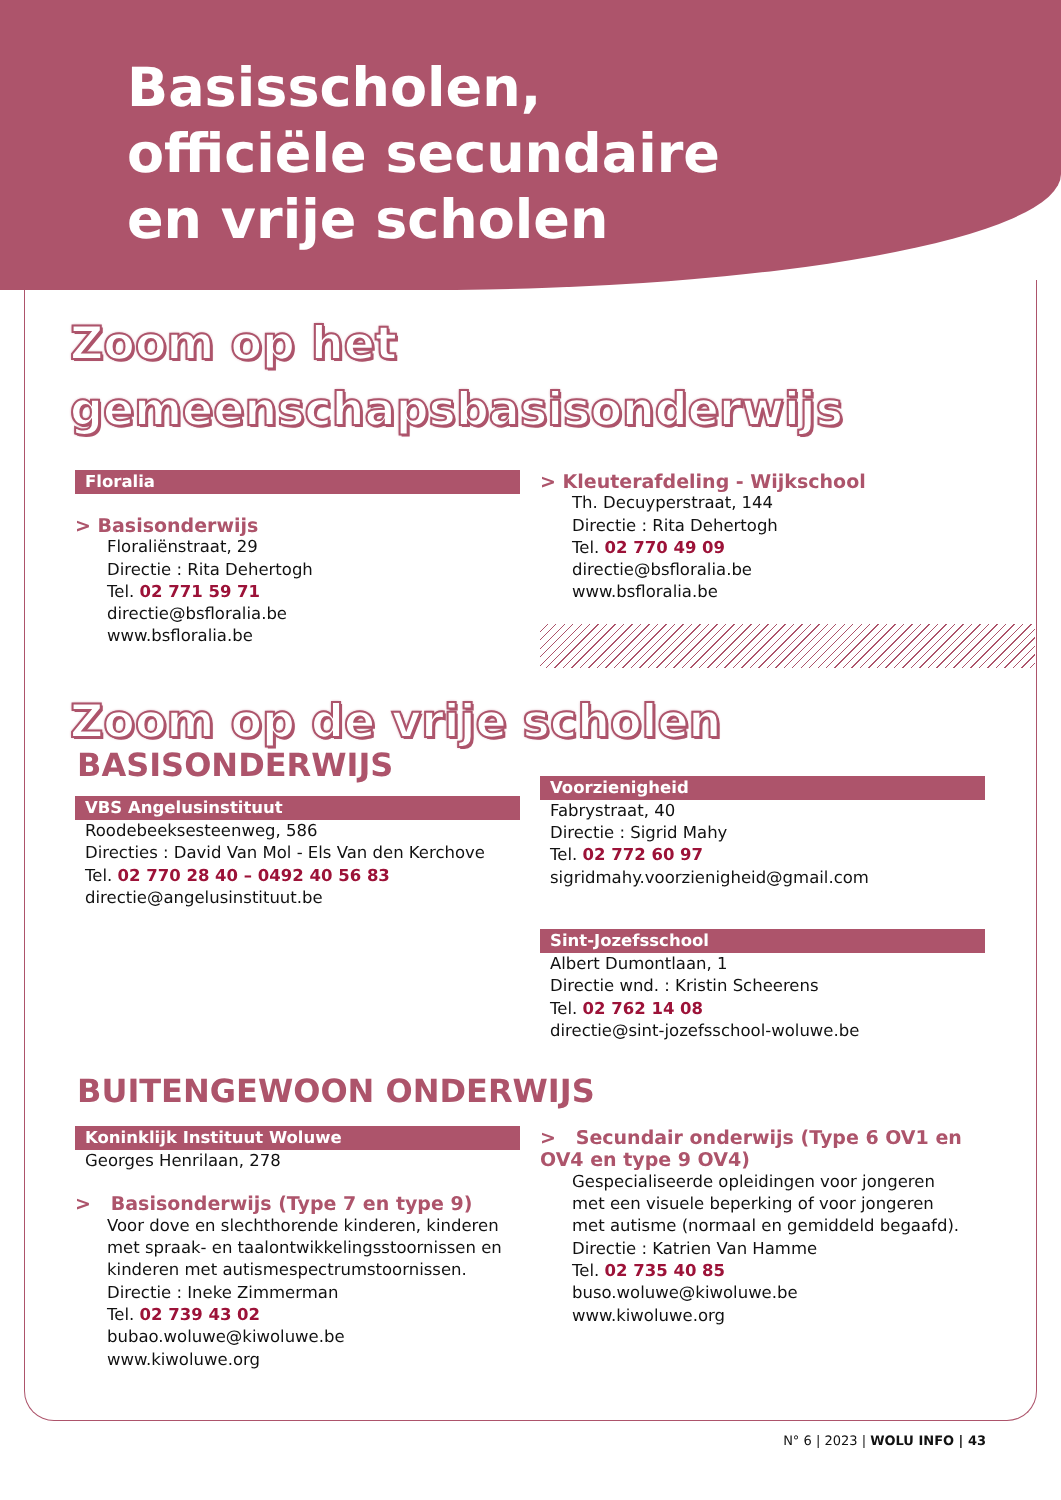Basisscholen,
officiële secundaire
en vrije scholen
Zoom op het
gemeenschapsbasisonderwijs
Floralia
> Basisonderwijs
Floraliënstraat, 29
Directie : Rita Dehertogh
Tel. 02 771 59 71
directie@bsfloralia.be
www.bsfloralia.be
> Kleuterafdeling - Wijkschool
Th. Decuyperstraat, 144
Directie : Rita Dehertogh
Tel. 02 770 49 09
directie@bsfloralia.be
www.bsfloralia.be
Zoom op de vrije scholen
BASISONDERWIJS
VBS Angelusinstituut
Roodebeeksesteenweg, 586
Directies : David Van Mol - Els Van den Kerchove
Tel. 02 770 28 40 – 0492 40 56 83
directie@angelusinstituut.be
Voorzienigheid
Fabrystraat, 40
Directie : Sigrid Mahy
Tel. 02 772 60 97
sigridmahy.voorzienigheid@gmail.com
Sint-Jozefsschool
Albert Dumontlaan, 1
Directie wnd. : Kristin Scheerens
Tel. 02 762 14 08
directie@sint-jozefsschool-woluwe.be
BUITENGEWOON ONDERWIJS
Koninklijk Instituut Woluwe
Georges Henrilaan, 278
> Basisonderwijs (Type 7 en type 9)
Voor dove en slechthorende kinderen, kinderen met spraak- en taalontwikkelingsstoornissen en kinderen met autismespectrumstoornissen.
Directie : Ineke Zimmerman
Tel. 02 739 43 02
bubao.woluwe@kiwoluwe.be
www.kiwoluwe.org
> Secundair onderwijs (Type 6 OV1 en OV4 en type 9 OV4)
Gespecialiseerde opleidingen voor jongeren met een visuele beperking of voor jongeren met autisme (normaal en gemiddeld begaafd).
Directie : Katrien Van Hamme
Tel. 02 735 40 85
buso.woluwe@kiwoluwe.be
www.kiwoluwe.org
N° 6 | 2023 | WOLU INFO | 43